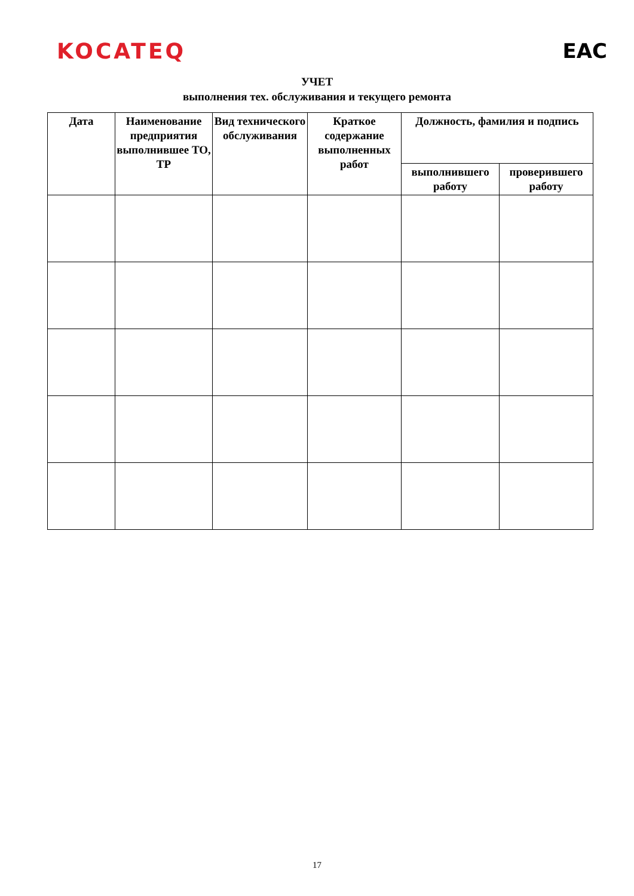KOCATEQ EAC
УЧЕТ
выполнения тех. обслуживания и текущего ремонта
| Дата | Наименование предприятия выполнившее ТО, ТР | Вид технического обслуживания | Краткое содержание выполненных работ | Должность, фамилия и подпись | |
| --- | --- | --- | --- | --- | --- |
| | | | | выполнившего работу | проверившего работу |
17